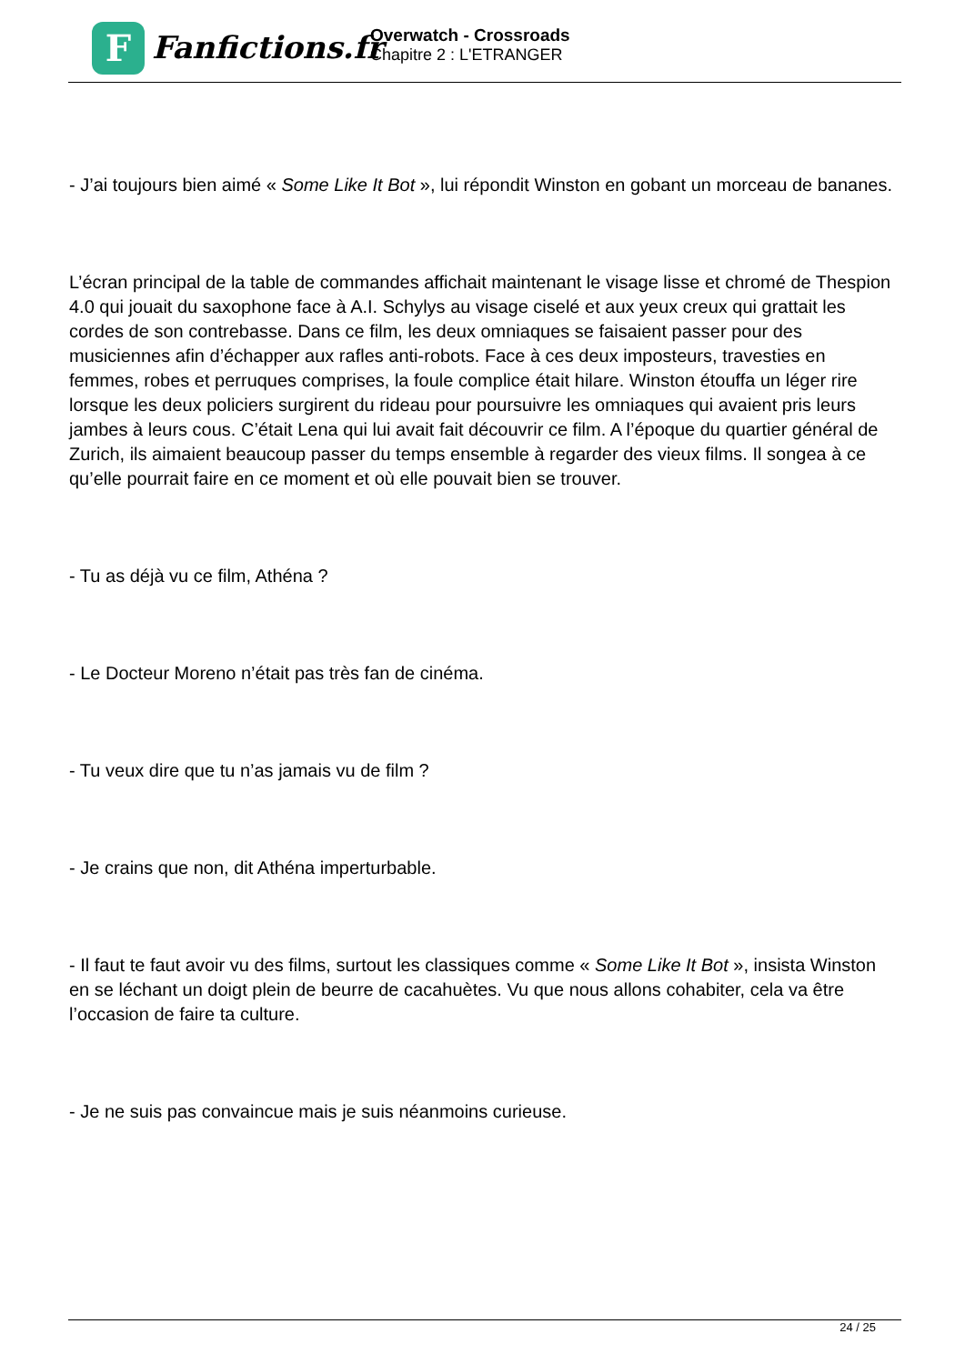F
Fanfictions.fr
Overwatch - Crossroads
Chapitre 2 : L'ETRANGER
- J’ai toujours bien aimé « Some Like It Bot », lui répondit Winston en gobant un morceau de bananes.
L’écran principal de la table de commandes affichait maintenant le visage lisse et chromé de Thespion 4.0 qui jouait du saxophone face à A.I. Schylys au visage ciselé et aux yeux creux qui grattait les cordes de son contrebasse. Dans ce film, les deux omniaques se faisaient passer pour des musiciennes afin d’échapper aux rafles anti-robots. Face à ces deux imposteurs, travesties en femmes, robes et perruques comprises, la foule complice était hilare. Winston étouffa un léger rire lorsque les deux policiers surgirent du rideau pour poursuivre les omniaques qui avaient pris leurs jambes à leurs cous. C’était Lena qui lui avait fait découvrir ce film. A l’époque du quartier général de Zurich, ils aimaient beaucoup passer du temps ensemble à regarder des vieux films. Il songea à ce qu’elle pourrait faire en ce moment et où elle pouvait bien se trouver.
- Tu as déjà vu ce film, Athéna ?
- Le Docteur Moreno n’était pas très fan de cinéma.
- Tu veux dire que tu n’as jamais vu de film ?
- Je crains que non, dit Athéna imperturbable.
- Il faut te faut avoir vu des films, surtout les classiques comme « Some Like It Bot », insista Winston en se léchant un doigt plein de beurre de cacahuètes. Vu que nous allons cohabiter, cela va être l’occasion de faire ta culture.
- Je ne suis pas convaincue mais je suis néanmoins curieuse.
24 / 25